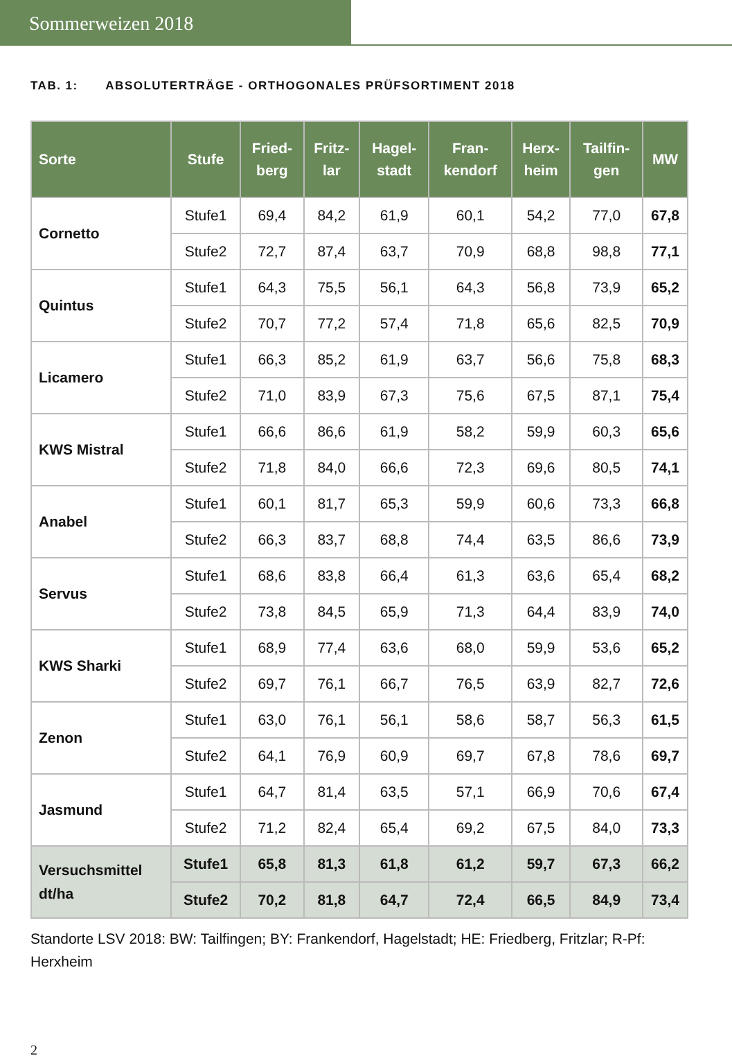Sommerweizen 2018
TAB. 1: ABSOLUTERTRÄGE - ORTHOGONALES PRÜFSORTIMENT 2018
| Sorte | Stufe | Fried- berg | Fritz- lar | Hagel- stadt | Fran- kendorf | Herx- heim | Tailfin- gen | MW |
| --- | --- | --- | --- | --- | --- | --- | --- | --- |
| Cornetto | Stufe1 | 69,4 | 84,2 | 61,9 | 60,1 | 54,2 | 77,0 | 67,8 |
| | Stufe2 | 72,7 | 87,4 | 63,7 | 70,9 | 68,8 | 98,8 | 77,1 |
| Quintus | Stufe1 | 64,3 | 75,5 | 56,1 | 64,3 | 56,8 | 73,9 | 65,2 |
| | Stufe2 | 70,7 | 77,2 | 57,4 | 71,8 | 65,6 | 82,5 | 70,9 |
| Licamero | Stufe1 | 66,3 | 85,2 | 61,9 | 63,7 | 56,6 | 75,8 | 68,3 |
| | Stufe2 | 71,0 | 83,9 | 67,3 | 75,6 | 67,5 | 87,1 | 75,4 |
| KWS Mistral | Stufe1 | 66,6 | 86,6 | 61,9 | 58,2 | 59,9 | 60,3 | 65,6 |
| | Stufe2 | 71,8 | 84,0 | 66,6 | 72,3 | 69,6 | 80,5 | 74,1 |
| Anabel | Stufe1 | 60,1 | 81,7 | 65,3 | 59,9 | 60,6 | 73,3 | 66,8 |
| | Stufe2 | 66,3 | 83,7 | 68,8 | 74,4 | 63,5 | 86,6 | 73,9 |
| Servus | Stufe1 | 68,6 | 83,8 | 66,4 | 61,3 | 63,6 | 65,4 | 68,2 |
| | Stufe2 | 73,8 | 84,5 | 65,9 | 71,3 | 64,4 | 83,9 | 74,0 |
| KWS Sharki | Stufe1 | 68,9 | 77,4 | 63,6 | 68,0 | 59,9 | 53,6 | 65,2 |
| | Stufe2 | 69,7 | 76,1 | 66,7 | 76,5 | 63,9 | 82,7 | 72,6 |
| Zenon | Stufe1 | 63,0 | 76,1 | 56,1 | 58,6 | 58,7 | 56,3 | 61,5 |
| | Stufe2 | 64,1 | 76,9 | 60,9 | 69,7 | 67,8 | 78,6 | 69,7 |
| Jasmund | Stufe1 | 64,7 | 81,4 | 63,5 | 57,1 | 66,9 | 70,6 | 67,4 |
| | Stufe2 | 71,2 | 82,4 | 65,4 | 69,2 | 67,5 | 84,0 | 73,3 |
| Versuchsmittel dt/ha | Stufe1 | 65,8 | 81,3 | 61,8 | 61,2 | 59,7 | 67,3 | 66,2 |
| | Stufe2 | 70,2 | 81,8 | 64,7 | 72,4 | 66,5 | 84,9 | 73,4 |
Standorte LSV 2018: BW: Tailfingen; BY: Frankendorf, Hagelstadt; HE: Friedberg, Fritzlar; R-Pf: Herxheim
2